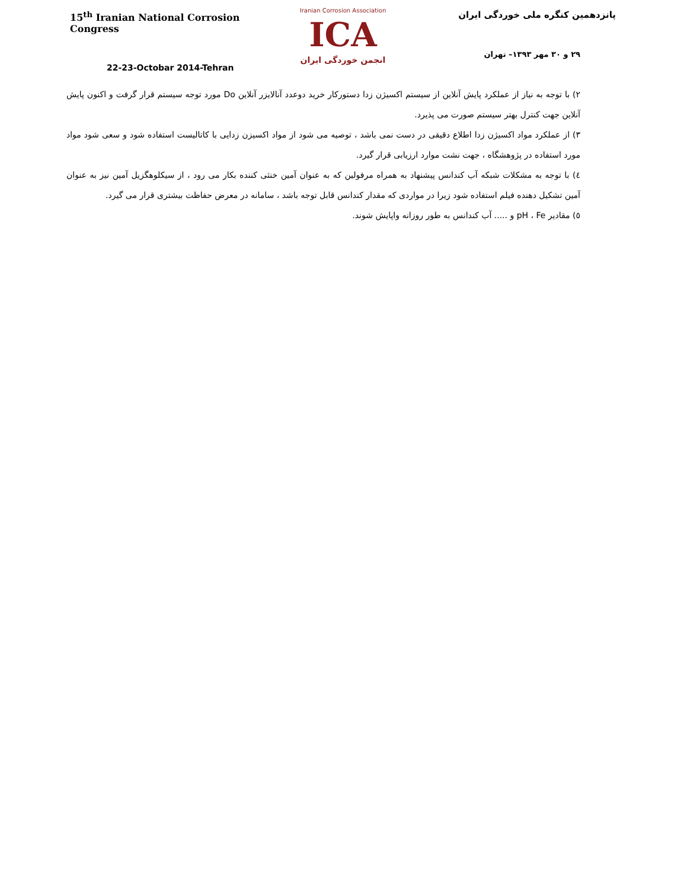15<sup>th</sup> Iranian National Corrosion Congress
22-23-Octobar 2014-Tehran
Iranian Corrosion Association
ICA
انجمن خوردگی ایران
پانزدهمین کنگره ملی خوردگی ایران
۲۹ و ۳۰ مهر ۱۳۹۳– تهران
۲) با توجه به نیاز از عملکرد پایش آنلاین از سیستم اکسیژن زدا دستورکار خرید دوعدد آنالایزر آنلاین Do مورد توجه سیستم قرار گرفت و اکنون پایش آنلاین جهت کنترل بهتر سیستم صورت می پذیرد.
۳) از عملکرد مواد اکسیژن زدا اطلاع دقیقی در دست نمی باشد ، توصیه می شود از مواد اکسیزن زدایی با کاتالیست استفاده شود و سعی شود مواد مورد استفاده در پژوهشگاه ، جهت نشت موارد ارزیابی قرار گیرد.
٤) با توجه به مشکلات شبکه آب کندانس پیشنهاد به همراه مرفولین که به عنوان آمین خنثی کننده بکار می رود ، از سیکلوهگزیل آمین نیز به عنوان آمین تشکیل دهنده فیلم استفاده شود زیرا در مواردی که مقدار کندانس قابل توجه باشد ، سامانه در معرض حفاظت بیشتری قرار می گیرد.
٥) مقادیر pH ، Fe و ..... آب کندانس به طور روزانه واپایش شوند.